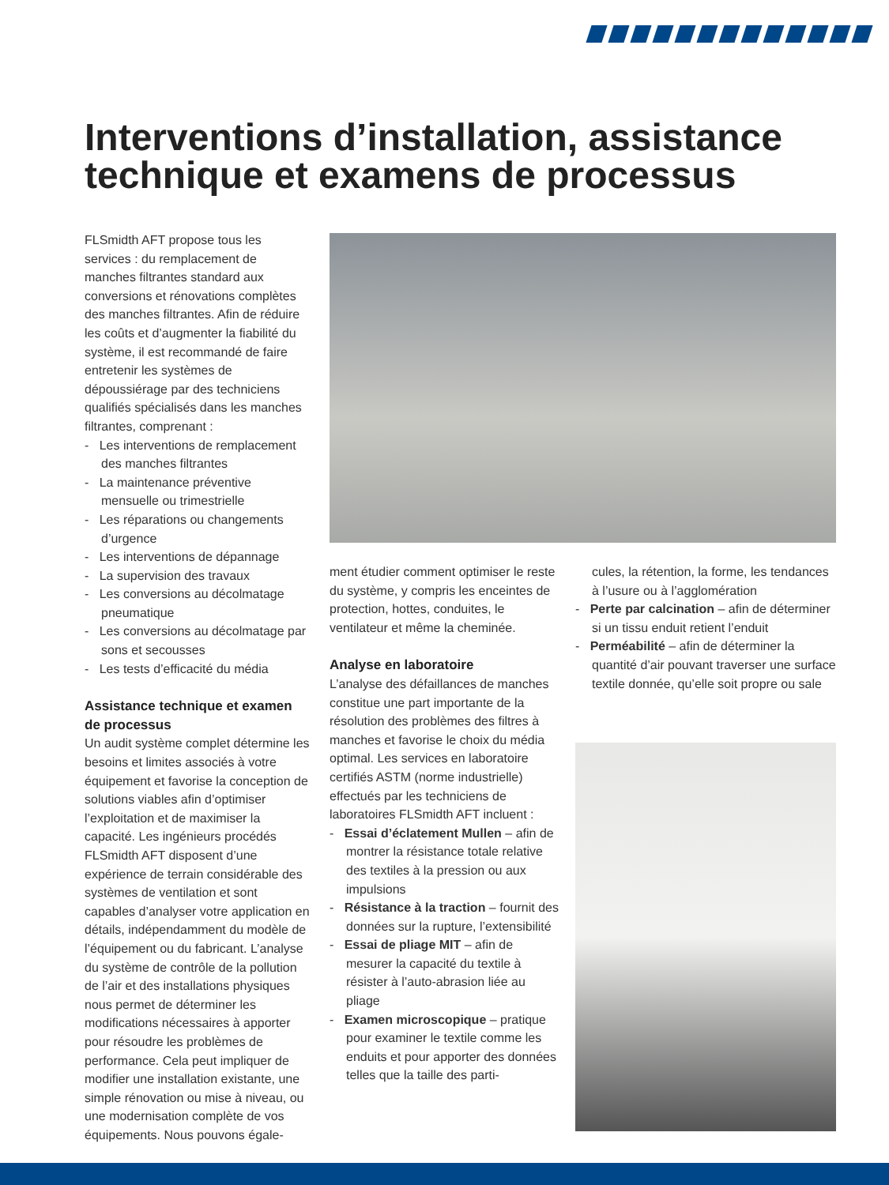7
Interventions d’installation, assistance technique et examens de processus
FLSmidth AFT propose tous les services : du remplacement de manches filtrantes standard aux conversions et rénovations complètes des manches filtrantes. Afin de réduire les coûts et d’augmenter la fiabilité du système, il est recommandé de faire entretenir les systèmes de dépoussiérage par des techniciens qualifiés spécialisés dans les manches filtrantes, comprenant :
- Les interventions de remplacement des manches filtrantes
- La maintenance préventive mensuelle ou trimestrielle
- Les réparations ou changements d’urgence
- Les interventions de dépannage
- La supervision des travaux
- Les conversions au décolmatage pneumatique
- Les conversions au décolmatage par sons et secousses
- Les tests d’efficacité du média
Assistance technique et examen de processus
Un audit système complet détermine les besoins et limites associés à votre équipement et favorise la conception de solutions viables afin d’optimiser l’exploitation et de maximiser la capacité. Les ingénieurs procédés FLSmidth AFT disposent d’une expérience de terrain considérable des systèmes de ventilation et sont capables d’analyser votre application en détails, indépendamment du modèle de l’équipement ou du fabricant. L’analyse du système de contrôle de la pollution de l’air et des installations physiques nous permet de déterminer les modifications nécessaires à apporter pour résoudre les problèmes de performance. Cela peut impliquer de modifier une installation existante, une simple rénovation ou mise à niveau, ou une modernisation complète de vos équipements. Nous pouvons égale-
ment étudier comment optimiser le reste du système, y compris les enceintes de protection, hottes, conduites, le ventilateur et même la cheminée.
Analyse en laboratoire
L’analyse des défaillances de manches constitue une part importante de la résolution des problèmes des filtres à manches et favorise le choix du média optimal. Les services en laboratoire certifiés ASTM (norme industrielle) effectués par les techniciens de laboratoires FLSmidth AFT incluent :
- Essai d’éclatement Mullen – afin de montrer la résistance totale relative des textiles à la pression ou aux impulsions
- Résistance à la traction – fournit des données sur la rupture, l’extensibilité
- Essai de pliage MIT – afin de mesurer la capacité du textile à résister à l’auto-abrasion liée au pliage
- Examen microscopique – pratique pour examiner le textile comme les enduits et pour apporter des données telles que la taille des parti-
cules, la rétention, la forme, les tendances à l’usure ou à l’agglomération
- Perte par calcination – afin de déterminer si un tissu enduit retient l’enduit
- Perméabilité – afin de déterminer la quantité d’air pouvant traverser une surface textile donnée, qu’elle soit propre ou sale